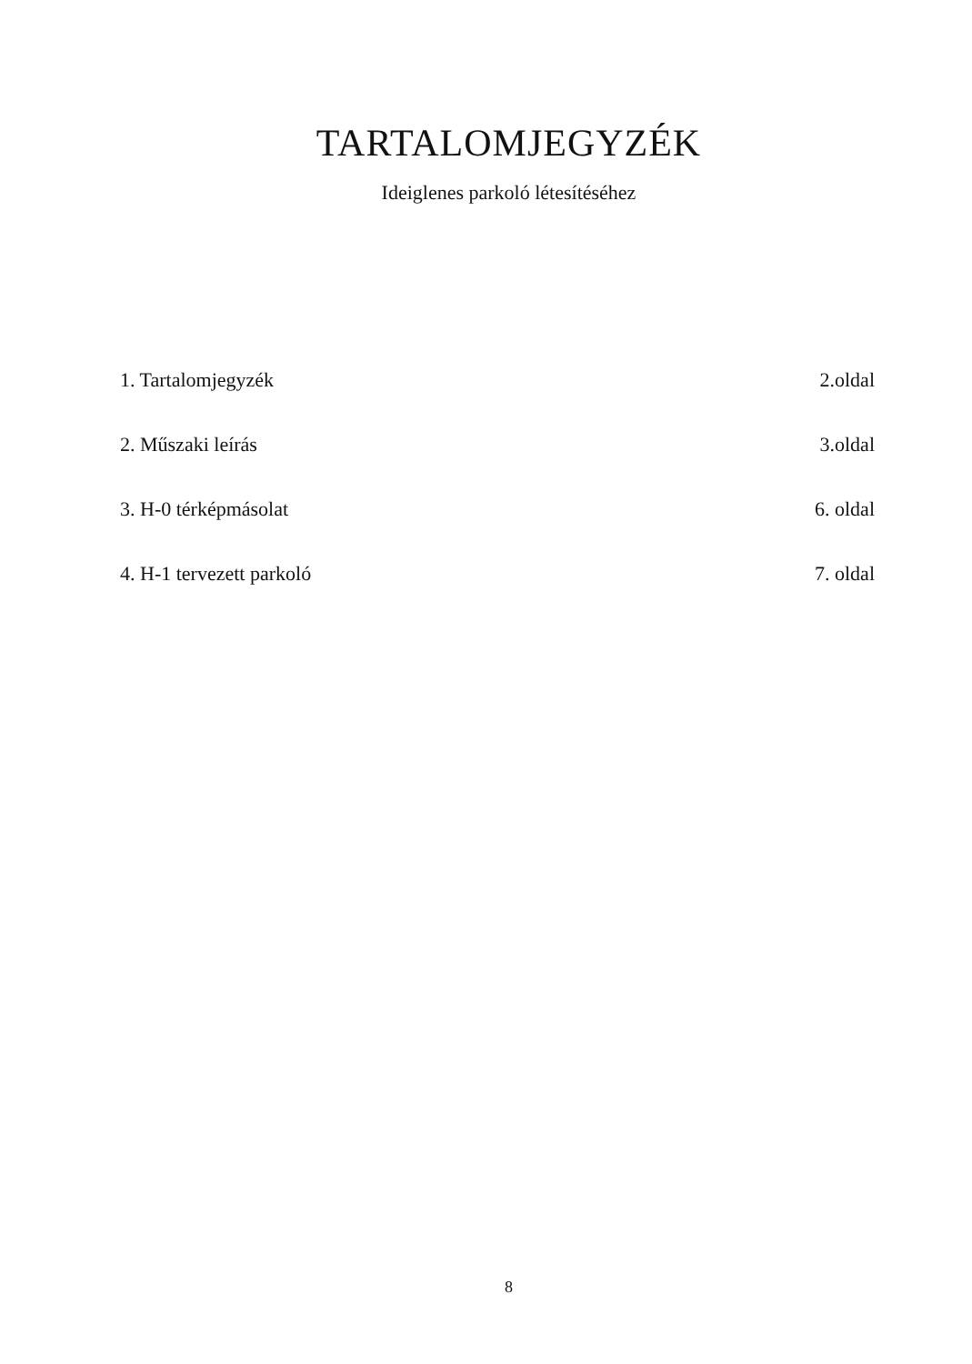TARTALOMJEGYZÉK
Ideiglenes parkoló létesítéséhez
1. Tartalomjegyzék 2.oldal
2. Műszaki leírás 3.oldal
3. H-0 térképmásolat 6. oldal
4. H-1 tervezett parkoló 7. oldal
8